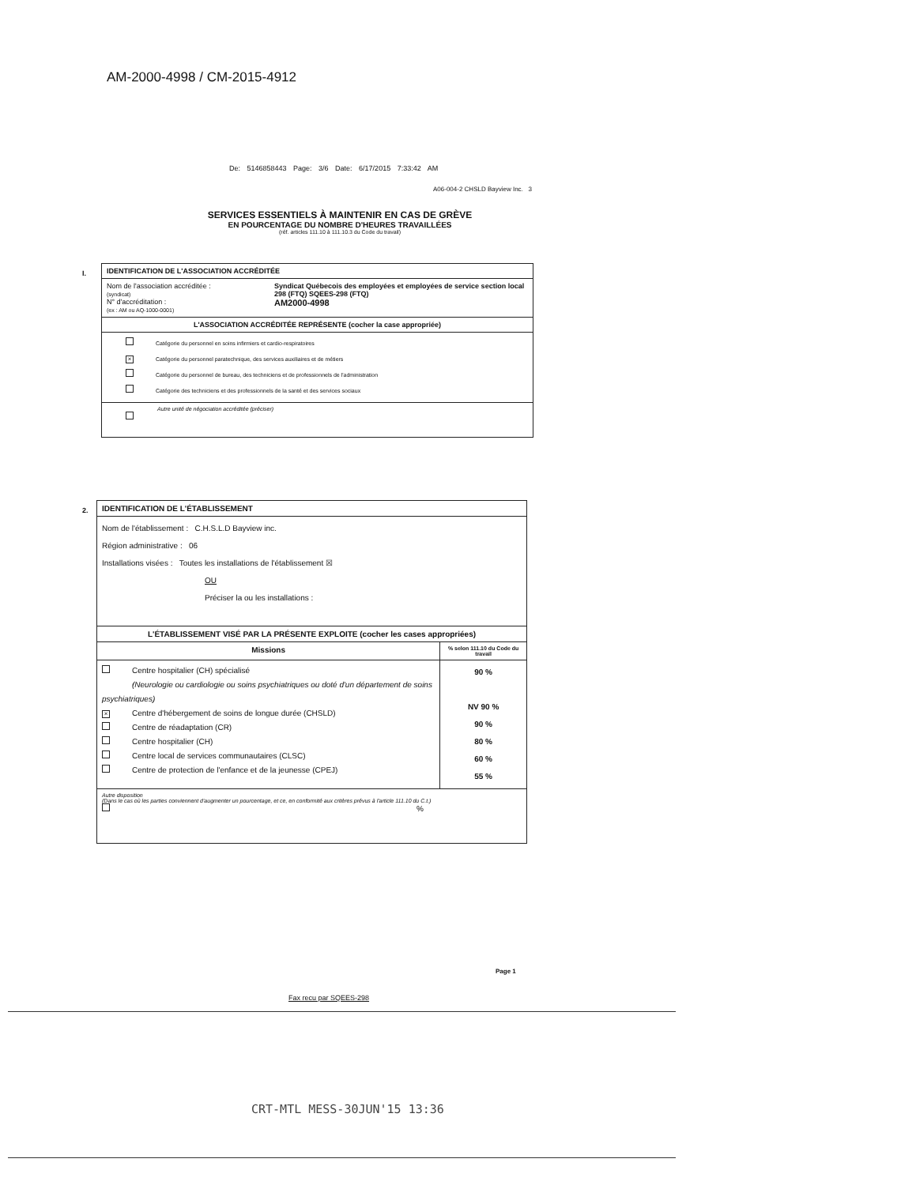AM-2000-4998 / CM-2015-4912
De: 5146858443 Page: 3/6 Date: 6/17/2015 7:33:42 AM
A06-004-2 CHSLD Bayview Inc. 3
SERVICES ESSENTIELS À MAINTENIR EN CAS DE GRÈVE
EN POURCENTAGE DU NOMBRE D'HEURES TRAVAILLÉES
(réf. articles 111.10 à 111.10.3 du Code du travail)
I.
| IDENTIFICATION DE L'ASSOCIATION ACCRÉDITÉE | |
| Nom de l'association accréditée : (syndicat) N° d'accréditation : (ex : AM ou AQ-1000-0001) | Syndicat Québecois des employées et employées de service section local 298 (FTQ) SQEES-298 (FTQ) AM2000-4998 |
| L'ASSOCIATION ACCRÉDITÉE REPRÉSENTE (cocher la case appropriée) | |
| Catégorie du personnel en soins infirmiers et cardio-respiratoires × Catégorie du personnel paratechnique, des services auxiliaires et de métiers Catégorie du personnel de bureau, des techniciens et de professionnels de l'administration Catégorie des techniciens et des professionnels de la santé et des services sociaux | |
| Autre unité de négociation accréditée (préciser) | |
2.
| IDENTIFICATION DE L'ÉTABLISSEMENT | |
| Nom de l'établissement : C.H.S.L.D Bayview inc. Région administrative : 06 Installations visées : Toutes les installations de l'établissement ☒ OU Préciser la ou les installations : | |
| L'ÉTABLISSEMENT VISÉ PAR LA PRÉSENTE EXPLOITE (cocher les cases appropriées) | |
| Missions | % selon 111.10 du Code du travail |
| Centre hospitalier (CH) spécialisé (Neurologie ou cardiologie ou soins psychiatriques ou doté d'un département de soins psychiatriques) × Centre d'hébergement de soins de longue durée (CHSLD) Centre de réadaptation (CR) Centre hospitalier (CH) Centre local de services communautaires (CLSC) Centre de protection de l'enfance et de la jeunesse (CPEJ) | 90 % NV 90 % 90 % 80 % 60 % 55 % |
| Autre disposition (Dans le cas où les parties conviennent d'augmenter un pourcentage, et ce, en conformité aux critères prévus à l'article 111.10 du C.t.) % | |
Page 1
Fax recu par SQEES-298
CRT-MTL MESS-30JUN'15 13:36